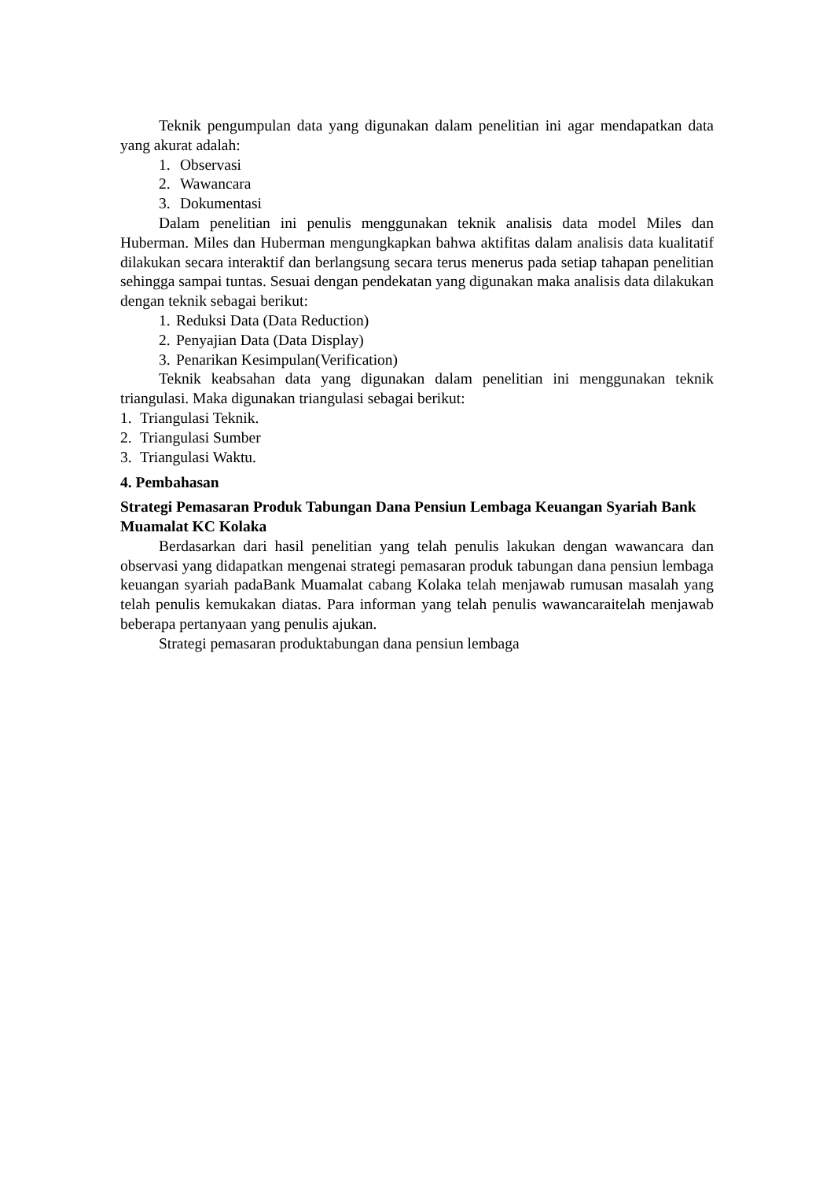Teknik pengumpulan data yang digunakan dalam penelitian ini agar mendapatkan data yang akurat adalah:
1. Observasi
2. Wawancara
3. Dokumentasi
Dalam penelitian ini penulis menggunakan teknik analisis data model Miles dan Huberman. Miles dan Huberman mengungkapkan bahwa aktifitas dalam analisis data kualitatif dilakukan secara interaktif dan berlangsung secara terus menerus pada setiap tahapan penelitian sehingga sampai tuntas. Sesuai dengan pendekatan yang digunakan maka analisis data dilakukan dengan teknik sebagai berikut:
1. Reduksi Data (Data Reduction)
2. Penyajian Data (Data Display)
3. Penarikan Kesimpulan(Verification)
Teknik keabsahan data yang digunakan dalam penelitian ini menggunakan teknik triangulasi. Maka digunakan triangulasi sebagai berikut:
1. Triangulasi Teknik.
2. Triangulasi Sumber
3. Triangulasi Waktu.
4. Pembahasan
Strategi Pemasaran Produk Tabungan Dana Pensiun Lembaga Keuangan Syariah Bank Muamalat KC Kolaka
Berdasarkan dari hasil penelitian yang telah penulis lakukan dengan wawancara dan observasi yang didapatkan mengenai strategi pemasaran produk tabungan dana pensiun lembaga keuangan syariah padaBank Muamalat cabang Kolaka telah menjawab rumusan masalah yang telah penulis kemukakan diatas. Para informan yang telah penulis wawancaraitelah menjawab beberapa pertanyaan yang penulis ajukan.
Strategi pemasaran produktabungan dana pensiun lembaga